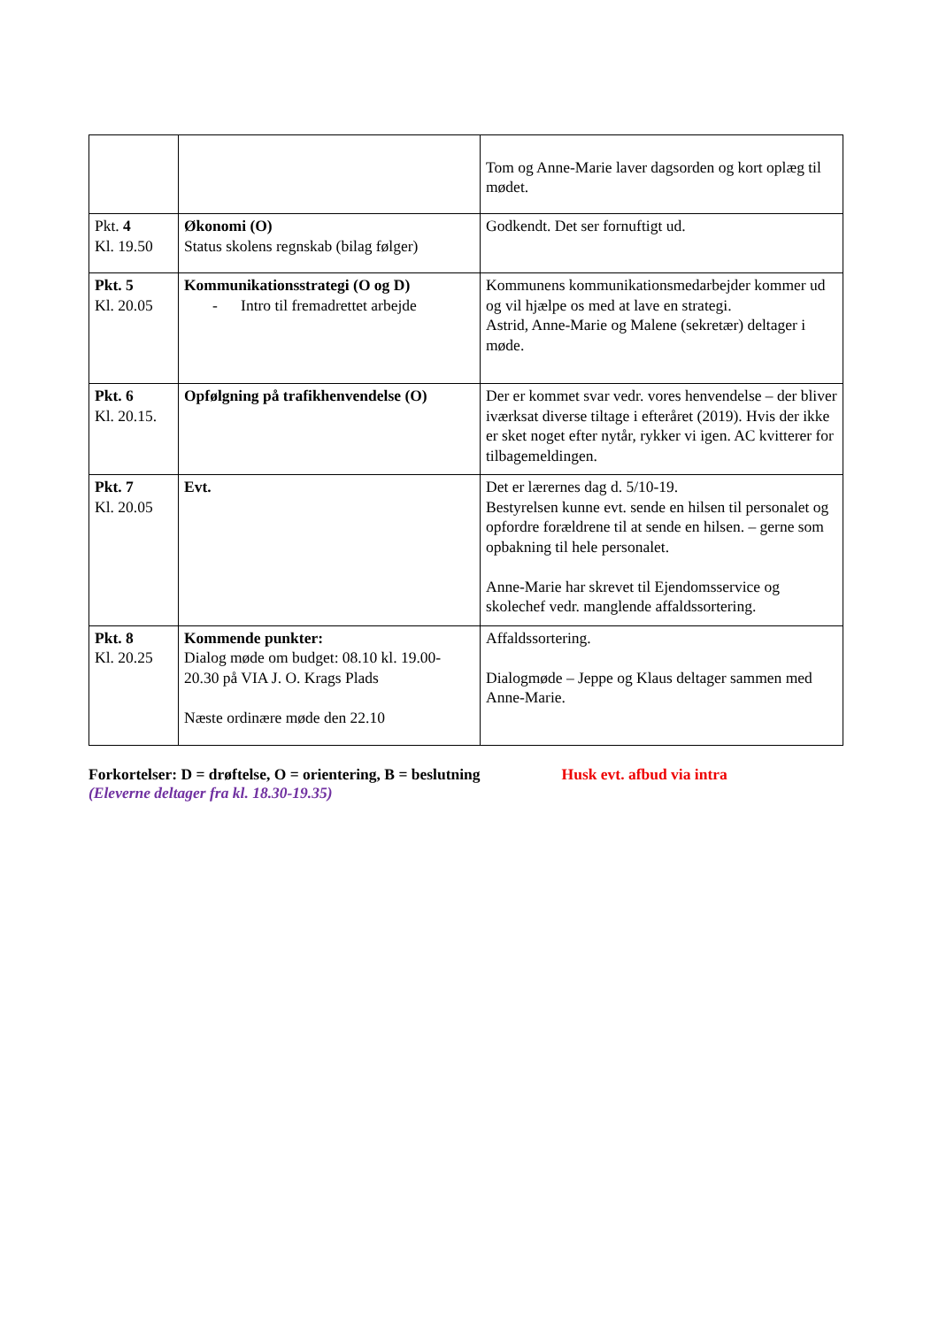| | | Tom og Anne-Marie laver dagsorden og kort oplæg til mødet. |
| Pkt. 4 Kl. 19.50 | Økonomi (O) Status skolens regnskab (bilag følger) | Godkendt. Det ser fornuftigt ud. |
| Pkt. 5 Kl. 20.05 | Kommunikationsstrategi (O og D) - Intro til fremadrettet arbejde | Kommunens kommunikationsmedarbejder kommer ud og vil hjælpe os med at lave en strategi. Astrid, Anne-Marie og Malene (sekretær) deltager i møde. |
| Pkt. 6 Kl. 20.15. | Opfølgning på trafikhenvendelse (O) | Der er kommet svar vedr. vores henvendelse – der bliver iværksat diverse tiltage i efteråret (2019). Hvis der ikke er sket noget efter nytår, rykker vi igen. AC kvitterer for tilbagemeldingen. |
| Pkt. 7 Kl. 20.05 | Evt. | Det er lærernes dag d. 5/10-19. Bestyrelsen kunne evt. sende en hilsen til personalet og opfordre forældrene til at sende en hilsen. – gerne som opbakning til hele personalet. Anne-Marie har skrevet til Ejendomsservice og skolechef vedr. manglende affaldssortering. |
| Pkt. 8 Kl. 20.25 | Kommende punkter: Dialog møde om budget: 08.10 kl. 19.00-20.30 på VIA J. O. Krags Plads Næste ordinære møde den 22.10 | Affaldssortering. Dialogmøde – Jeppe og Klaus deltager sammen med Anne-Marie. |
Forkortelser: D = drøftelse, O = orientering, B = beslutning Husk evt. afbud via intra
(Eleverne deltager fra kl. 18.30-19.35)